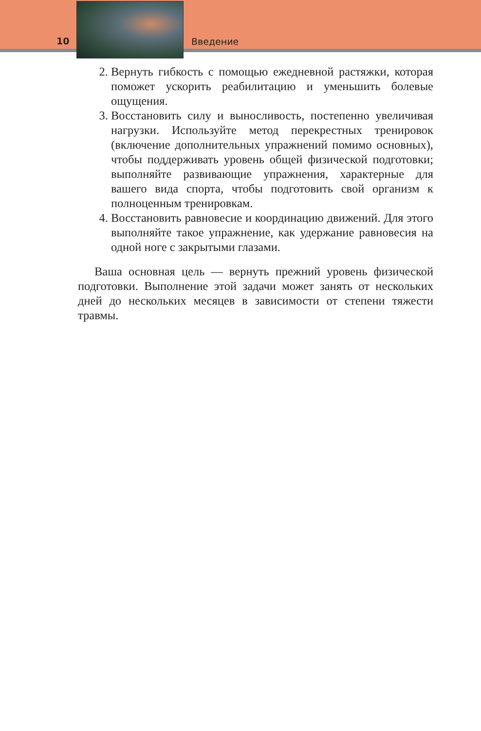10 Введение
2. Вернуть гибкость с помощью ежедневной растяжки, которая поможет ускорить реабилитацию и уменьшить болевые ощущения.
3. Восстановить силу и выносливость, постепенно увеличивая нагрузки. Используйте метод перекрестных тренировок (включение дополнительных упражнений помимо основных), чтобы поддерживать уровень общей физической подготовки; выполняйте развивающие упражнения, характерные для вашего вида спорта, чтобы подготовить свой организм к полноценным тренировкам.
4. Восстановить равновесие и координацию движений. Для этого выполняйте такое упражнение, как удержание равновесия на одной ноге с закрытыми глазами.
Ваша основная цель — вернуть прежний уровень физической подготовки. Выполнение этой задачи может занять от нескольких дней до нескольких месяцев в зависимости от степени тяжести травмы.